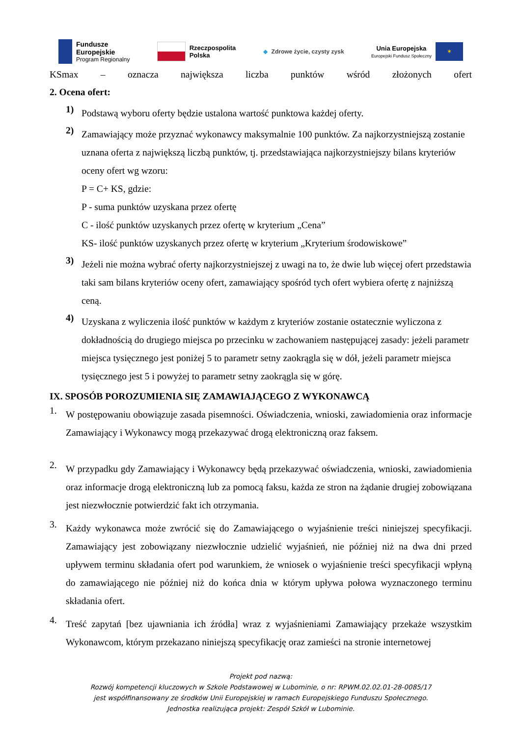Fundusze
Europejskie
Program Regionalny
Rzeczpospolita
Polska
◆ Zdrowe życie, czysty zysk
Unia Europejska
Europejski Fundusz Społeczny
✶
KSmax – oznacza największa liczba punktów wśród złożonych ofert
2. Ocena ofert:
1)
Podstawą wyboru oferty będzie ustalona wartość punktowa każdej oferty.
2)
Zamawiający może przyznać wykonawcy maksymalnie 100 punktów. Za najkorzystniejszą zostanie uznana oferta z największą liczbą punktów, tj. przedstawiająca najkorzystniejszy bilans kryteriów oceny ofert wg wzoru:
P = C+ KS, gdzie:
P - suma punktów uzyskana przez ofertę
C - ilość punktów uzyskanych przez ofertę w kryterium „Cena”
KS- ilość punktów uzyskanych przez ofertę w kryterium „Kryterium środowiskowe”
3)
Jeżeli nie można wybrać oferty najkorzystniejszej z uwagi na to, że dwie lub więcej ofert przedstawia taki sam bilans kryteriów oceny ofert, zamawiający spośród tych ofert wybiera ofertę z najniższą ceną.
4)
Uzyskana z wyliczenia ilość punktów w każdym z kryteriów zostanie ostatecznie wyliczona z dokładnością do drugiego miejsca po przecinku w zachowaniem następującej zasady: jeżeli parametr miejsca tysięcznego jest poniżej 5 to parametr setny zaokrągla się w dół, jeżeli parametr miejsca tysięcznego jest 5 i powyżej to parametr setny zaokrągla się w górę.
IX. SPOSÓB POROZUMIENIA SIĘ ZAMAWIAJĄCEGO Z WYKONAWCĄ
1.
W postępowaniu obowiązuje zasada pisemności. Oświadczenia, wnioski, zawiadomienia oraz informacje Zamawiający i Wykonawcy mogą przekazywać drogą elektroniczną oraz faksem.
2.
W przypadku gdy Zamawiający i Wykonawcy będą przekazywać oświadczenia, wnioski, zawiadomienia oraz informacje drogą elektroniczną lub za pomocą faksu, każda ze stron na żądanie drugiej zobowiązana jest niezwłocznie potwierdzić fakt ich otrzymania.
3.
Każdy wykonawca może zwrócić się do Zamawiającego o wyjaśnienie treści niniejszej specyfikacji. Zamawiający jest zobowiązany niezwłocznie udzielić wyjaśnień, nie później niż na dwa dni przed upływem terminu składania ofert pod warunkiem, że wniosek o wyjaśnienie treści specyfikacji wpłyną do zamawiającego nie później niż do końca dnia w którym upływa połowa wyznaczonego terminu składania ofert.
4.
Treść zapytań [bez ujawniania ich źródła] wraz z wyjaśnieniami Zamawiający przekaże wszystkim Wykonawcom, którym przekazano niniejszą specyfikację oraz zamieści na stronie internetowej
Projekt pod nazwą:
Rozwój kompetencji kluczowych w Szkole Podstawowej w Lubominie, o nr: RPWM.02.02.01-28-0085/17
jest współfinansowany ze środków Unii Europejskiej w ramach Europejskiego Funduszu Społecznego.
Jednostka realizująca projekt: Zespół Szkół w Lubominie.